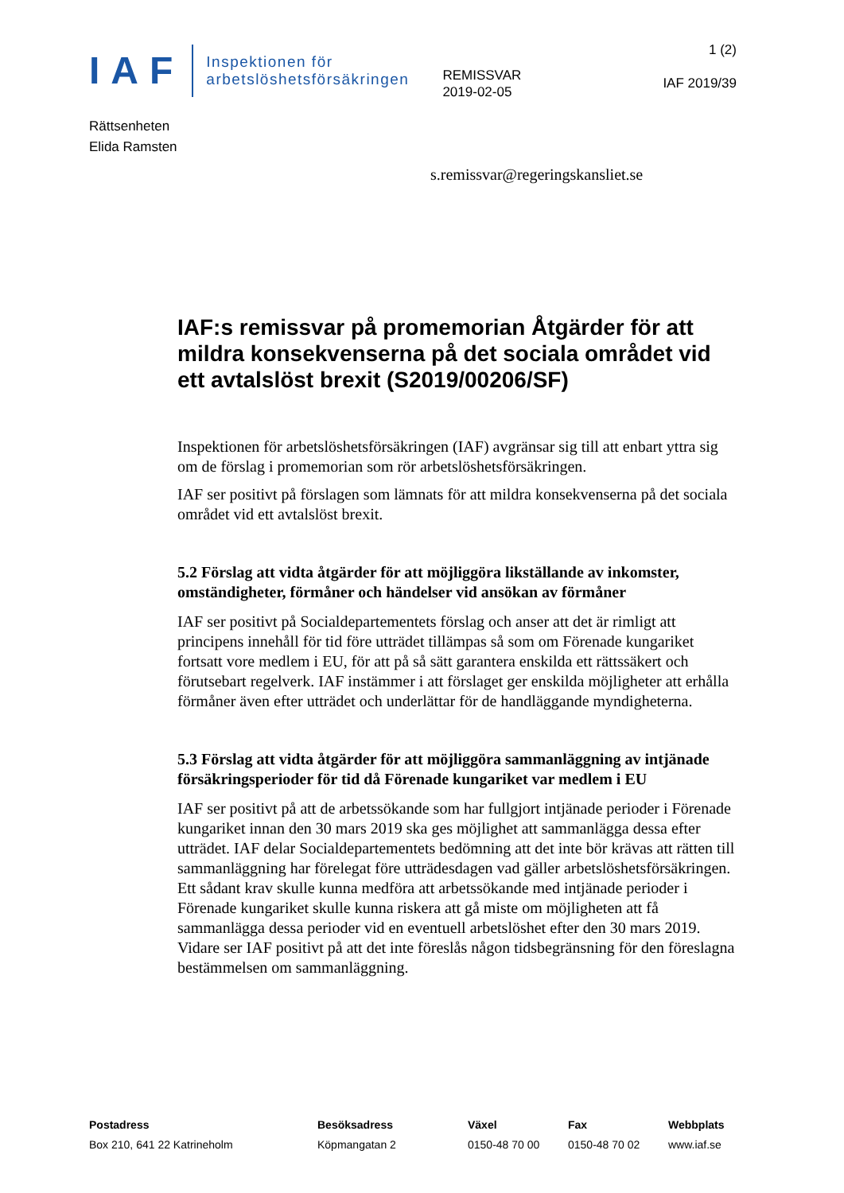IAF
Inspektionen för
arbetslöshetsförsäkringen
REMISSVAR
2019-02-05
1 (2)
IAF 2019/39
Rättsenheten
Elida Ramsten
s.remissvar@regeringskansliet.se
IAF:s remissvar på promemorian Åtgärder för att mildra konsekvenserna på det sociala området vid ett avtalslöst brexit (S2019/00206/SF)
Inspektionen för arbetslöshetsförsäkringen (IAF) avgränsar sig till att enbart yttra sig om de förslag i promemorian som rör arbetslöshetsförsäkringen.
IAF ser positivt på förslagen som lämnats för att mildra konsekvenserna på det sociala området vid ett avtalslöst brexit.
5.2 Förslag att vidta åtgärder för att möjliggöra likställande av inkomster, omständigheter, förmåner och händelser vid ansökan av förmåner
IAF ser positivt på Socialdepartementets förslag och anser att det är rimligt att principens innehåll för tid före utträdet tillämpas så som om Förenade kungariket fortsatt vore medlem i EU, för att på så sätt garantera enskilda ett rättssäkert och förutsebart regelverk. IAF instämmer i att förslaget ger enskilda möjligheter att erhålla förmåner även efter utträdet och underlättar för de handläggande myndigheterna.
5.3 Förslag att vidta åtgärder för att möjliggöra sammanläggning av intjänade försäkringsperioder för tid då Förenade kungariket var medlem i EU
IAF ser positivt på att de arbetssökande som har fullgjort intjänade perioder i Förenade kungariket innan den 30 mars 2019 ska ges möjlighet att sammanlägga dessa efter utträdet. IAF delar Socialdepartementets bedömning att det inte bör krävas att rätten till sammanläggning har förelegat före utträdesdagen vad gäller arbetslöshetsförsäkringen. Ett sådant krav skulle kunna medföra att arbetssökande med intjänade perioder i Förenade kungariket skulle kunna riskera att gå miste om möjligheten att få sammanlägga dessa perioder vid en eventuell arbetslöshet efter den 30 mars 2019. Vidare ser IAF positivt på att det inte föreslås någon tidsbegränsning för den föreslagna bestämmelsen om sammanläggning.
Postadress
Box 210, 641 22 Katrineholm
Besöksadress
Köpmangatan 2
Växel
0150-48 70 00
Fax
0150-48 70 02
Webbplats
www.iaf.se